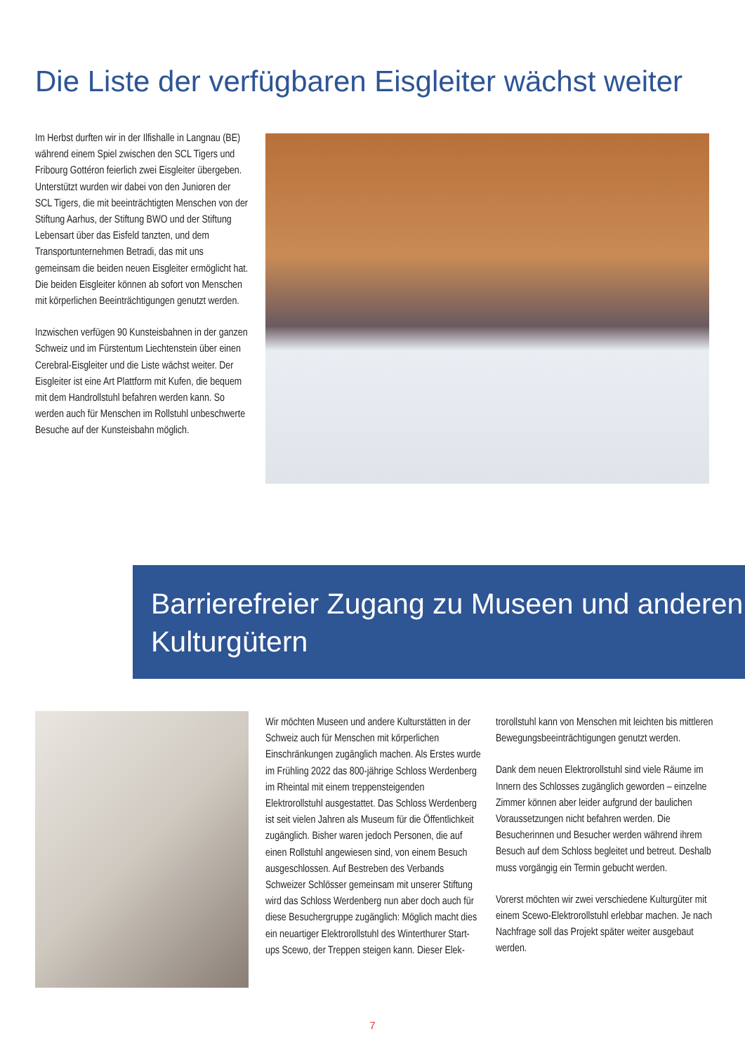Die Liste der verfügbaren Eisgleiter wächst weiter
Im Herbst durften wir in der Ilfishalle in Langnau (BE) während einem Spiel zwischen den SCL Tigers und Fribourg Gottéron feierlich zwei Eisgleiter übergeben. Unterstützt wurden wir dabei von den Junioren der SCL Tigers, die mit beeinträchtigten Menschen von der Stiftung Aarhus, der Stiftung BWO und der Stiftung Lebensart über das Eisfeld tanzten, und dem Transportunternehmen Betradi, das mit uns gemeinsam die beiden neuen Eisgleiter ermöglicht hat. Die beiden Eisgleiter können ab sofort von Menschen mit körperlichen Beeinträchtigungen genutzt werden.
Inzwischen verfügen 90 Kunsteisbahnen in der ganzen Schweiz und im Fürstentum Liechtenstein über einen Cerebral-Eisgleiter und die Liste wächst weiter. Der Eisgleiter ist eine Art Plattform mit Kufen, die bequem mit dem Handrollstuhl befahren werden kann. So werden auch für Menschen im Rollstuhl unbeschwerte Besuche auf der Kunsteisbahn möglich.
Barrierefreier Zugang zu Museen und anderen Kulturgütern
Wir möchten Museen und andere Kulturstätten in der Schweiz auch für Menschen mit körperlichen Einschränkungen zugänglich machen. Als Erstes wurde im Frühling 2022 das 800-jährige Schloss Werdenberg im Rheintal mit einem treppensteigenden Elektrorollstuhl ausgestattet. Das Schloss Werdenberg ist seit vielen Jahren als Museum für die Öffentlichkeit zugänglich. Bisher waren jedoch Personen, die auf einen Rollstuhl angewiesen sind, von einem Besuch ausgeschlossen. Auf Bestreben des Verbands Schweizer Schlösser gemeinsam mit unserer Stiftung wird das Schloss Werdenberg nun aber doch auch für diese Besuchergruppe zugänglich: Möglich macht dies ein neuartiger Elektrorollstuhl des Winterthurer Start-ups Scewo, der Treppen steigen kann. Dieser Elek-
trorollstuhl kann von Menschen mit leichten bis mittleren Bewegungsbeeinträchtigungen genutzt werden.
Dank dem neuen Elektrorollstuhl sind viele Räume im Innern des Schlosses zugänglich geworden – einzelne Zimmer können aber leider aufgrund der baulichen Voraussetzungen nicht befahren werden. Die Besucherinnen und Besucher werden während ihrem Besuch auf dem Schloss begleitet und betreut. Deshalb muss vorgängig ein Termin gebucht werden.
Vorerst möchten wir zwei verschiedene Kulturgüter mit einem Scewo-Elektrorollstuhl erlebbar machen. Je nach Nachfrage soll das Projekt später weiter ausgebaut werden.
7